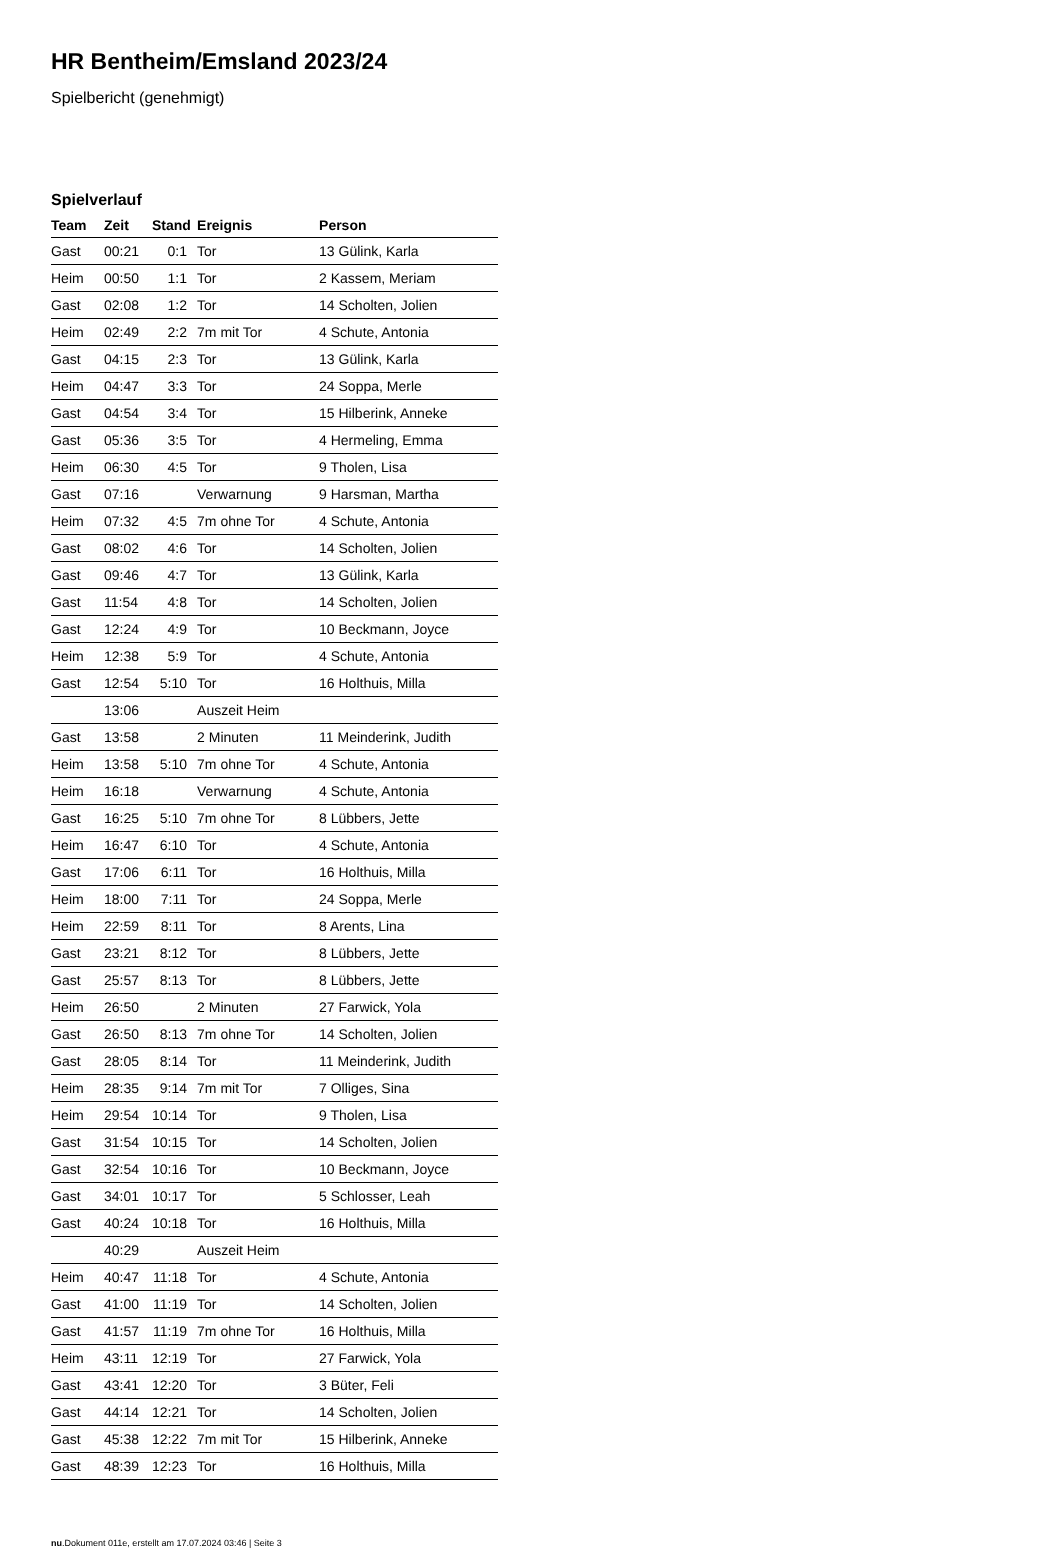HR Bentheim/Emsland 2023/24
Spielbericht (genehmigt)
Spielverlauf
| Team | Zeit | Stand | Ereignis | Person |
| --- | --- | --- | --- | --- |
| Gast | 00:21 | 0:1 | Tor | 13 Gülink, Karla |
| Heim | 00:50 | 1:1 | Tor | 2 Kassem, Meriam |
| Gast | 02:08 | 1:2 | Tor | 14 Scholten, Jolien |
| Heim | 02:49 | 2:2 | 7m mit Tor | 4 Schute, Antonia |
| Gast | 04:15 | 2:3 | Tor | 13 Gülink, Karla |
| Heim | 04:47 | 3:3 | Tor | 24 Soppa, Merle |
| Gast | 04:54 | 3:4 | Tor | 15 Hilberink, Anneke |
| Gast | 05:36 | 3:5 | Tor | 4 Hermeling, Emma |
| Heim | 06:30 | 4:5 | Tor | 9 Tholen, Lisa |
| Gast | 07:16 | | Verwarnung | 9 Harsman, Martha |
| Heim | 07:32 | 4:5 | 7m ohne Tor | 4 Schute, Antonia |
| Gast | 08:02 | 4:6 | Tor | 14 Scholten, Jolien |
| Gast | 09:46 | 4:7 | Tor | 13 Gülink, Karla |
| Gast | 11:54 | 4:8 | Tor | 14 Scholten, Jolien |
| Gast | 12:24 | 4:9 | Tor | 10 Beckmann, Joyce |
| Heim | 12:38 | 5:9 | Tor | 4 Schute, Antonia |
| Gast | 12:54 | 5:10 | Tor | 16 Holthuis, Milla |
| | 13:06 | | Auszeit Heim | |
| Gast | 13:58 | | 2 Minuten | 11 Meinderink, Judith |
| Heim | 13:58 | 5:10 | 7m ohne Tor | 4 Schute, Antonia |
| Heim | 16:18 | | Verwarnung | 4 Schute, Antonia |
| Gast | 16:25 | 5:10 | 7m ohne Tor | 8 Lübbers, Jette |
| Heim | 16:47 | 6:10 | Tor | 4 Schute, Antonia |
| Gast | 17:06 | 6:11 | Tor | 16 Holthuis, Milla |
| Heim | 18:00 | 7:11 | Tor | 24 Soppa, Merle |
| Heim | 22:59 | 8:11 | Tor | 8 Arents, Lina |
| Gast | 23:21 | 8:12 | Tor | 8 Lübbers, Jette |
| Gast | 25:57 | 8:13 | Tor | 8 Lübbers, Jette |
| Heim | 26:50 | | 2 Minuten | 27 Farwick, Yola |
| Gast | 26:50 | 8:13 | 7m ohne Tor | 14 Scholten, Jolien |
| Gast | 28:05 | 8:14 | Tor | 11 Meinderink, Judith |
| Heim | 28:35 | 9:14 | 7m mit Tor | 7 Olliges, Sina |
| Heim | 29:54 | 10:14 | Tor | 9 Tholen, Lisa |
| Gast | 31:54 | 10:15 | Tor | 14 Scholten, Jolien |
| Gast | 32:54 | 10:16 | Tor | 10 Beckmann, Joyce |
| Gast | 34:01 | 10:17 | Tor | 5 Schlosser, Leah |
| Gast | 40:24 | 10:18 | Tor | 16 Holthuis, Milla |
| | 40:29 | | Auszeit Heim | |
| Heim | 40:47 | 11:18 | Tor | 4 Schute, Antonia |
| Gast | 41:00 | 11:19 | Tor | 14 Scholten, Jolien |
| Gast | 41:57 | 11:19 | 7m ohne Tor | 16 Holthuis, Milla |
| Heim | 43:11 | 12:19 | Tor | 27 Farwick, Yola |
| Gast | 43:41 | 12:20 | Tor | 3 Büter, Feli |
| Gast | 44:14 | 12:21 | Tor | 14 Scholten, Jolien |
| Gast | 45:38 | 12:22 | 7m mit Tor | 15 Hilberink, Anneke |
| Gast | 48:39 | 12:23 | Tor | 16 Holthuis, Milla |
nu.Dokument 011e, erstellt am 17.07.2024 03:46 | Seite 3